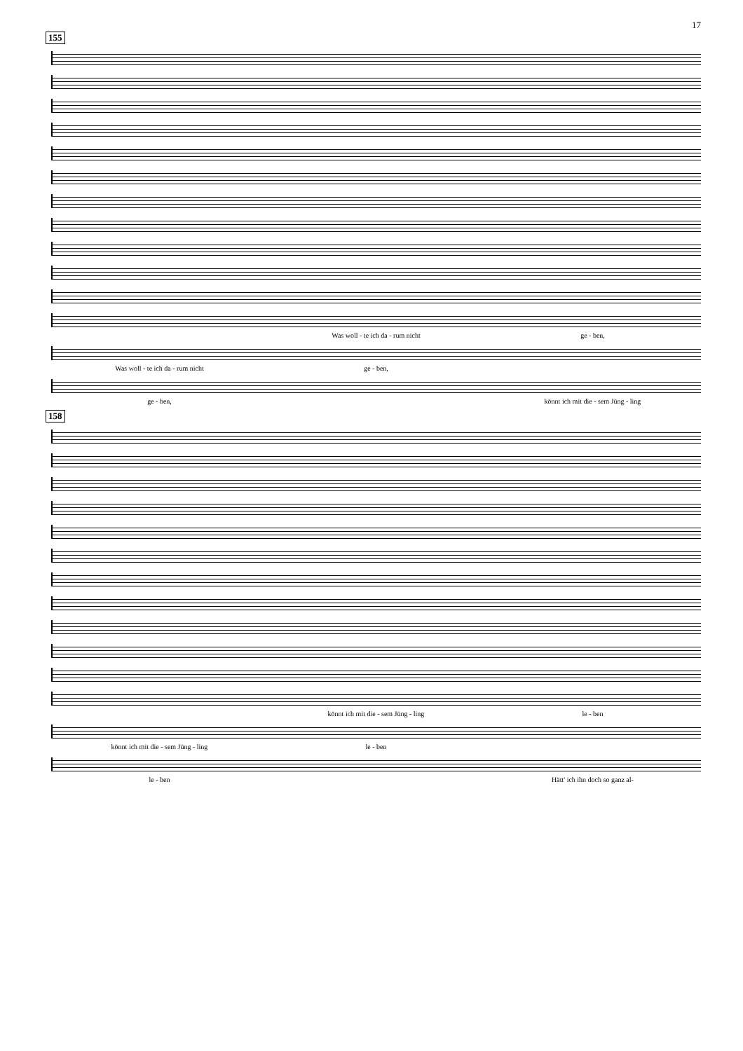17
155
Was woll - te ich da - rum nicht ge - ben,
Was woll - te ich da - rum nicht ge - ben,
ge - ben, könnt ich mit die - sem Jüng - ling
158
könnt ich mit die - sem Jüng - ling le - ben
könnt ich mit die - sem Jüng - ling le - ben
le - ben Hätt' ich ihn doch so ganz al-